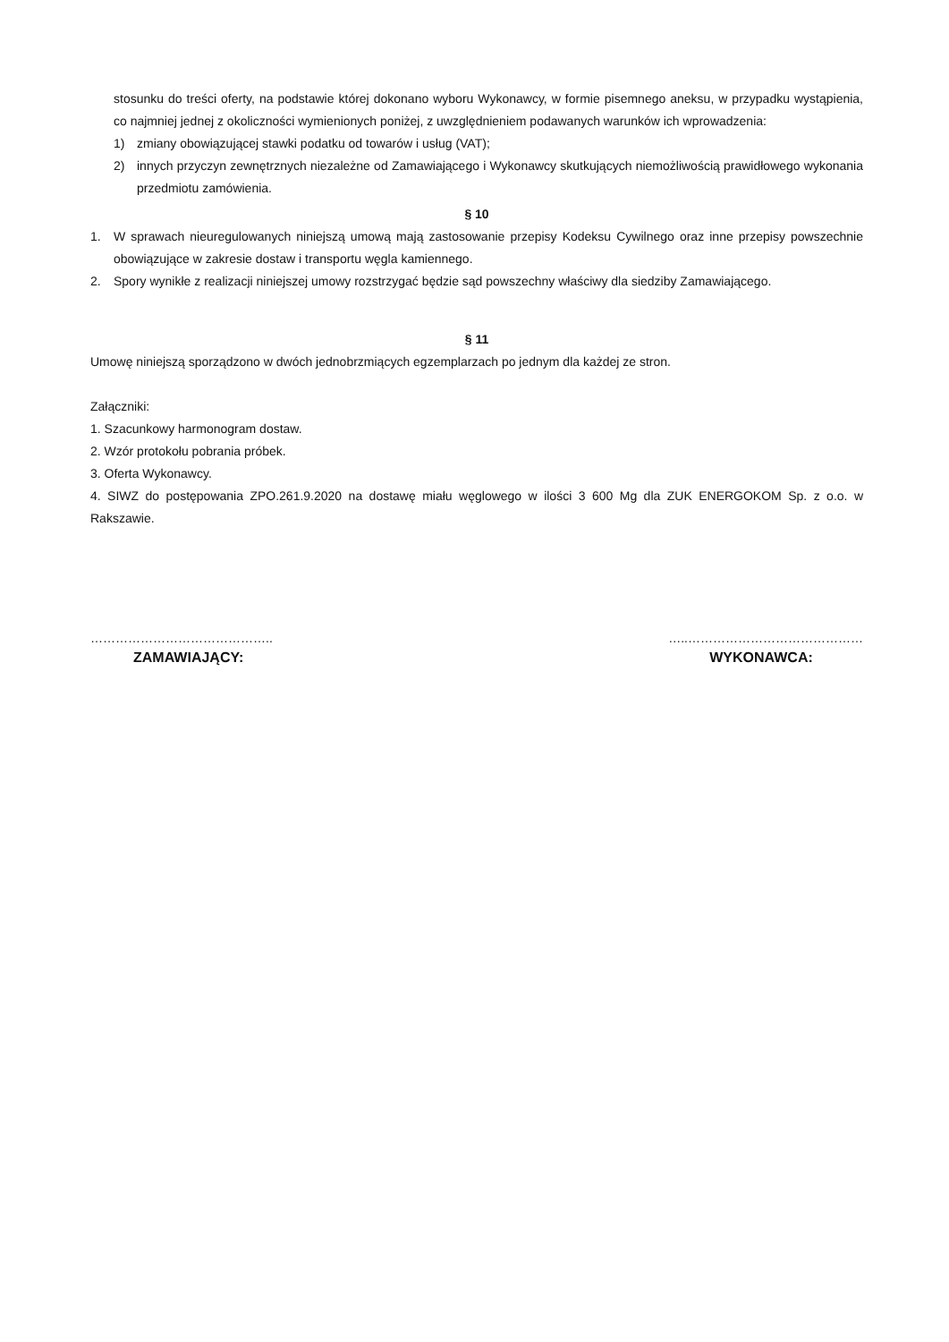stosunku do treści oferty, na podstawie której dokonano wyboru Wykonawcy, w formie pisemnego aneksu, w przypadku wystąpienia, co najmniej jednej z okoliczności wymienionych poniżej, z uwzględnieniem podawanych warunków ich wprowadzenia:
1) zmiany obowiązującej stawki podatku od towarów i usług (VAT);
2) innych przyczyn zewnętrznych niezależne od Zamawiającego i Wykonawcy skutkujących niemożliwością prawidłowego wykonania przedmiotu zamówienia.
§ 10
1. W sprawach nieuregulowanych niniejszą umową mają zastosowanie przepisy Kodeksu Cywilnego oraz inne przepisy powszechnie obowiązujące w zakresie dostaw i transportu węgla kamiennego.
2. Spory wynikłe z realizacji niniejszej umowy rozstrzygać będzie sąd powszechny właściwy dla siedziby Zamawiającego.
§ 11
Umowę niniejszą sporządzono w dwóch jednobrzmiących egzemplarzach po jednym dla każdej ze stron.
Załączniki:
1. Szacunkowy harmonogram dostaw.
2. Wzór protokołu pobrania próbek.
3. Oferta Wykonawcy.
4. SIWZ do postępowania ZPO.261.9.2020 na dostawę miału węglowego w ilości 3 600 Mg dla ZUK ENERGOKOM Sp. z o.o. w Rakszawie.
……………………………………..
ZAMAWIAJĄCY:
…..……………………………………
WYKONAWCA: